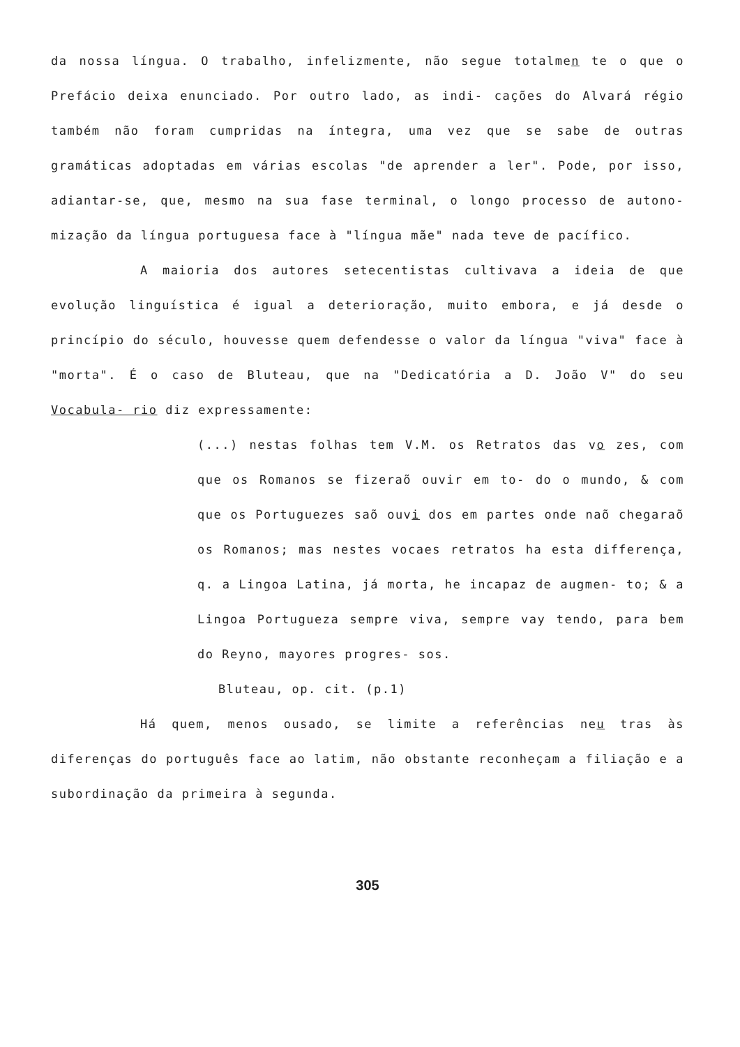da nossa língua. O trabalho, infelizmente, não segue totalmen te o que o Prefácio deixa enunciado. Por outro lado, as indi- cações do Alvará régio também não foram cumpridas na íntegra, uma vez que se sabe de outras gramáticas adoptadas em várias escolas "de aprender a ler". Pode, por isso, adiantar-se, que, mesmo na sua fase terminal, o longo processo de autono- mização da língua portuguesa face à "língua mãe" nada teve de pacífico.
A maioria dos autores setecentistas cultivava a ideia de que evolução linguística é igual a deterioração, muito embora, e já desde o princípio do século, houvesse quem defendesse o valor da língua "viva" face à "morta". É o caso de Bluteau, que na "Dedicatória a D. João V" do seu Vocabula- rio diz expressamente:
(...) nestas folhas tem V.M. os Retratos das vo zes, com que os Romanos se fizeraõ ouvir em to- do o mundo, & com que os Portuguezes saõ ouvi dos em partes onde naõ chegaraõ os Romanos; mas nestes vocaes retratos ha esta differença, q. a Lingoa Latina, já morta, he incapaz de augmen- to; & a Lingoa Portugueza sempre viva, sempre vay tendo, para bem do Reyno, mayores progres- sos.
Bluteau, op. cit. (p.1)
Há quem, menos ousado, se limite a referências neu tras às diferenças do português face ao latim, não obstante reconheçam a filiação e a subordinação da primeira à segunda.
305